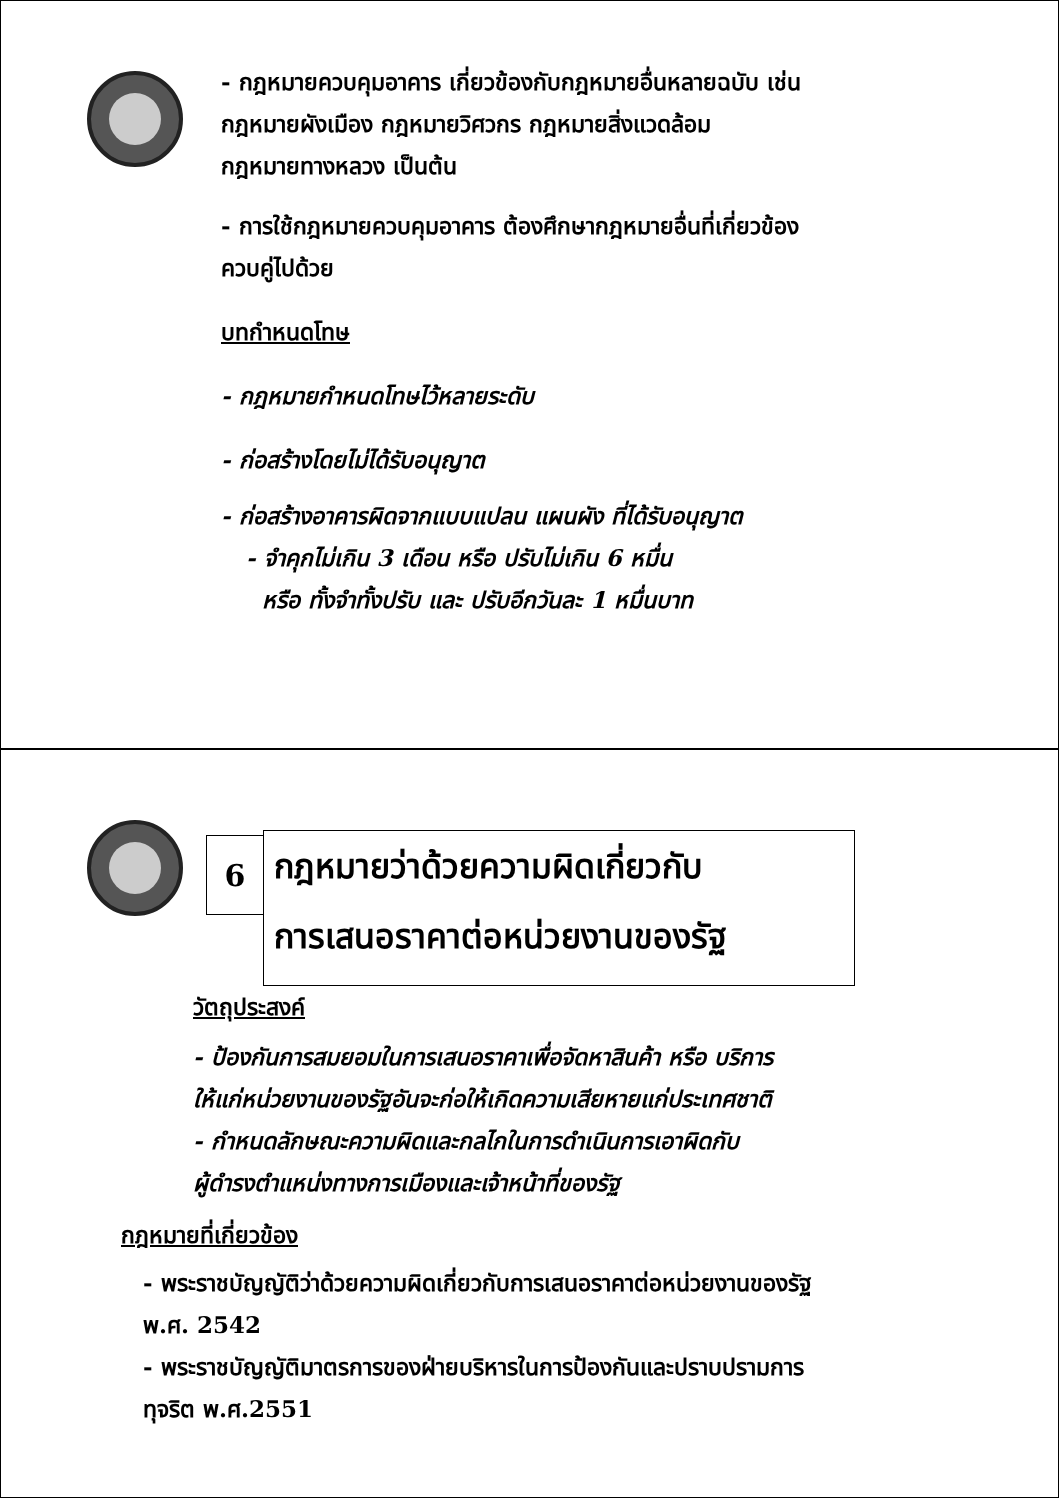- กฎหมายควบคุมอาคาร เกี่ยวข้องกับกฎหมายอื่นหลายฉบับ เช่น
กฎหมายผังเมือง กฎหมายวิศวกร กฎหมายสิ่งแวดล้อม
กฎหมายทางหลวง เป็นต้น
- การใช้กฎหมายควบคุมอาคาร ต้องศึกษากฎหมายอื่นที่เกี่ยวข้อง
ควบคู่ไปด้วย
บทกำหนดโทษ
- กฎหมายกำหนดโทษไว้หลายระดับ
- ก่อสร้างโดยไม่ได้รับอนุญาต
- ก่อสร้างอาคารผิดจากแบบแปลน แผนผัง ที่ได้รับอนุญาต
- จำคุกไม่เกิน 3 เดือน หรือ ปรับไม่เกิน 6 หมื่น
หรือ ทั้งจำทั้งปรับ และ ปรับอีกวันละ 1 หมื่นบาท
6
กฎหมายว่าด้วยความผิดเกี่ยวกับ
การเสนอราคาต่อหน่วยงานของรัฐ
วัตถุประสงค์
- ป้องกันการสมยอมในการเสนอราคาเพื่อจัดหาสินค้า หรือ บริการ
ให้แก่หน่วยงานของรัฐอันจะก่อให้เกิดความเสียหายแก่ประเทศชาติ
- กำหนดลักษณะความผิดและกลไกในการดำเนินการเอาผิดกับ
ผู้ดำรงตำแหน่งทางการเมืองและเจ้าหน้าที่ของรัฐ
กฎหมายที่เกี่ยวข้อง
- พระราชบัญญัติว่าด้วยความผิดเกี่ยวกับการเสนอราคาต่อหน่วยงานของรัฐ
พ.ศ. 2542
- พระราชบัญญัติมาตรการของฝ่ายบริหารในการป้องกันและปราบปรามการ
ทุจริต พ.ศ.2551